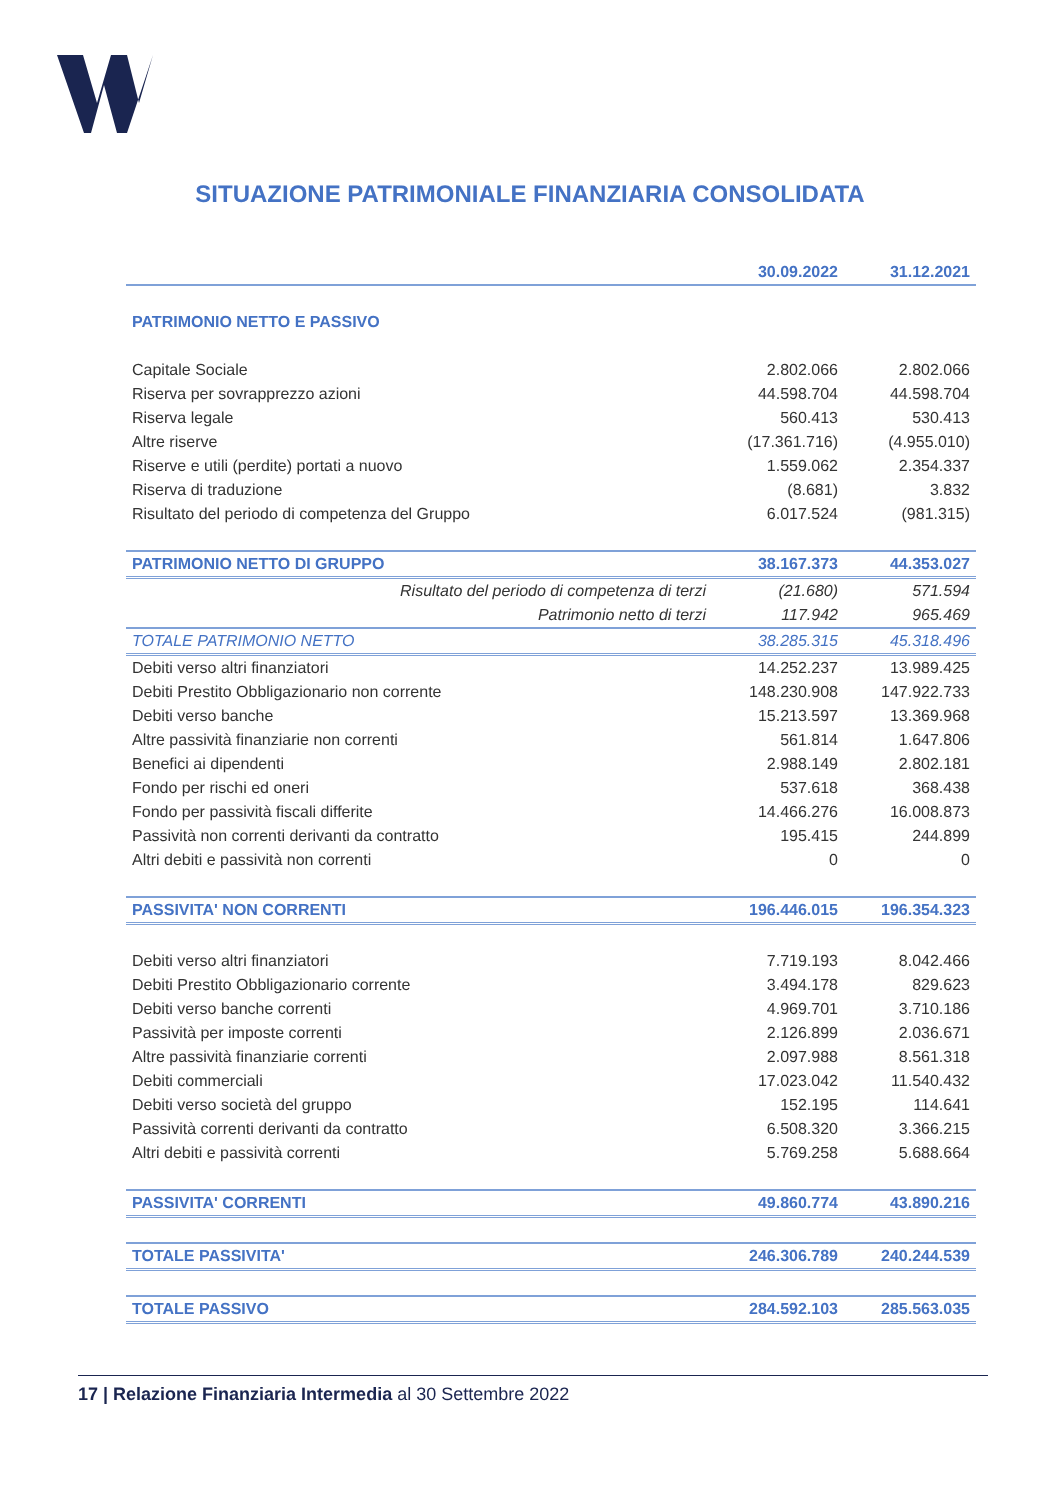SITUAZIONE PATRIMONIALE FINANZIARIA CONSOLIDATA
| | | 30.09.2022 | 31.12.2021 |
| --- | --- | --- | --- |
| PATRIMONIO NETTO E PASSIVO | | | |
| Capitale Sociale | | 2.802.066 | 2.802.066 |
| Riserva per sovrapprezzo azioni | | 44.598.704 | 44.598.704 |
| Riserva legale | | 560.413 | 530.413 |
| Altre riserve | | (17.361.716) | (4.955.010) |
| Riserve e utili (perdite) portati a nuovo | | 1.559.062 | 2.354.337 |
| Riserva di traduzione | | (8.681) | 3.832 |
| Risultato del periodo di competenza del Gruppo | | 6.017.524 | (981.315) |
| PATRIMONIO NETTO DI GRUPPO | | 38.167.373 | 44.353.027 |
| | Risultato del periodo di competenza di terzi | (21.680) | 571.594 |
| | Patrimonio netto di terzi | 117.942 | 965.469 |
| TOTALE PATRIMONIO NETTO | | 38.285.315 | 45.318.496 |
| Debiti verso altri finanziatori | | 14.252.237 | 13.989.425 |
| Debiti Prestito Obbligazionario non corrente | | 148.230.908 | 147.922.733 |
| Debiti verso banche | | 15.213.597 | 13.369.968 |
| Altre passività finanziarie non correnti | | 561.814 | 1.647.806 |
| Benefici ai dipendenti | | 2.988.149 | 2.802.181 |
| Fondo per rischi ed oneri | | 537.618 | 368.438 |
| Fondo per passività fiscali differite | | 14.466.276 | 16.008.873 |
| Passività non correnti derivanti da contratto | | 195.415 | 244.899 |
| Altri debiti e passività non correnti | | 0 | 0 |
| PASSIVITA' NON CORRENTI | | 196.446.015 | 196.354.323 |
| Debiti verso altri finanziatori | | 7.719.193 | 8.042.466 |
| Debiti Prestito Obbligazionario corrente | | 3.494.178 | 829.623 |
| Debiti verso banche correnti | | 4.969.701 | 3.710.186 |
| Passività per imposte correnti | | 2.126.899 | 2.036.671 |
| Altre passività finanziarie correnti | | 2.097.988 | 8.561.318 |
| Debiti commerciali | | 17.023.042 | 11.540.432 |
| Debiti verso società del gruppo | | 152.195 | 114.641 |
| Passività correnti derivanti da contratto | | 6.508.320 | 3.366.215 |
| Altri debiti e passività correnti | | 5.769.258 | 5.688.664 |
| PASSIVITA' CORRENTI | | 49.860.774 | 43.890.216 |
| TOTALE PASSIVITA' | | 246.306.789 | 240.244.539 |
| TOTALE PASSIVO | | 284.592.103 | 285.563.035 |
17 | Relazione Finanziaria Intermedia al 30 Settembre 2022